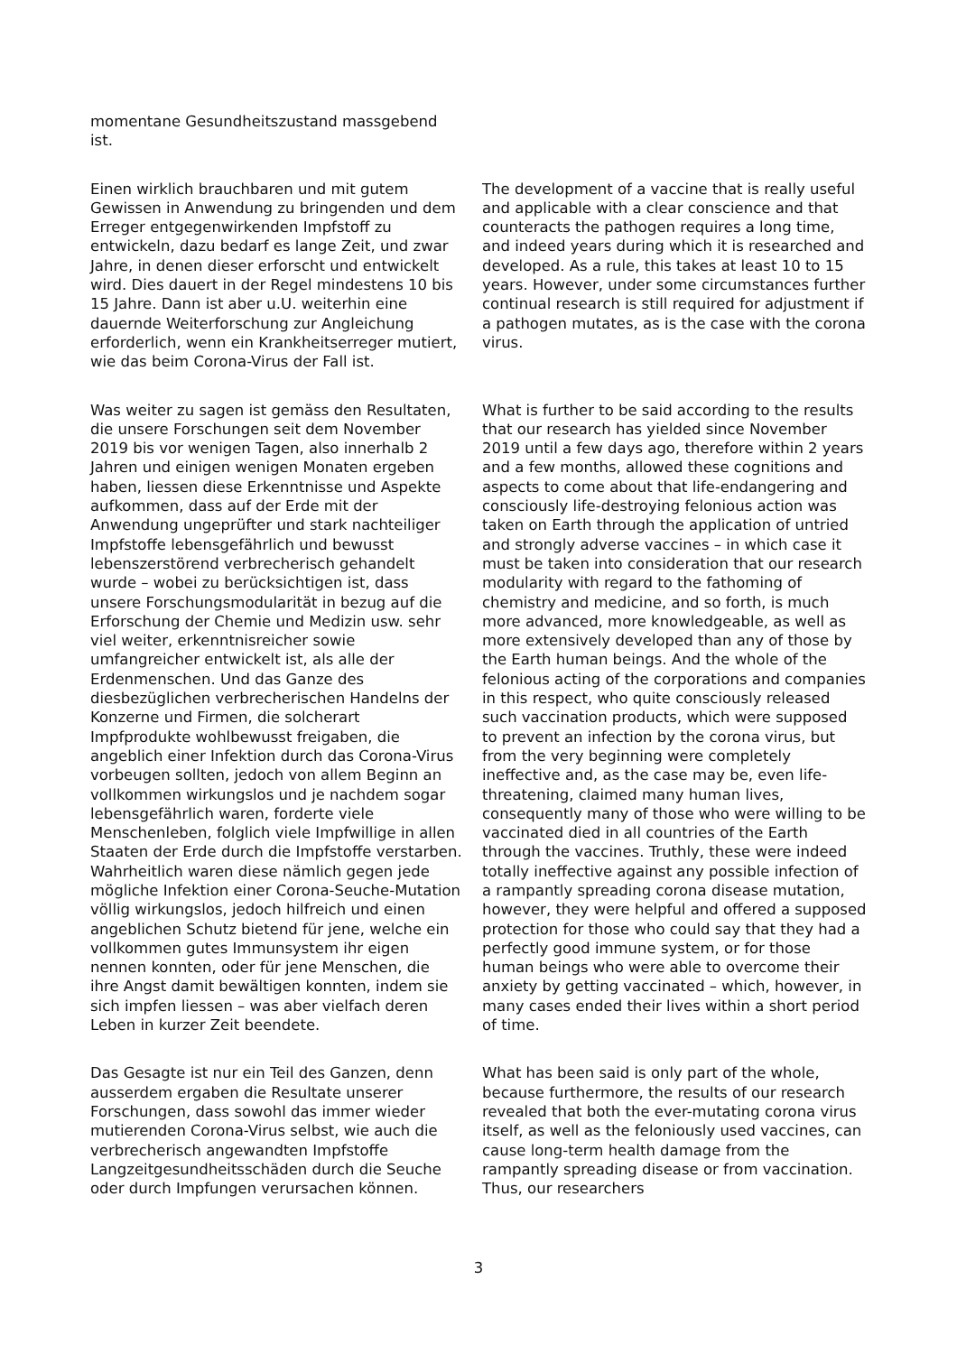| momentane Gesundheitszustand massgebend ist. | |
| Einen wirklich brauchbaren und mit gutem Gewissen in Anwendung zu bringenden und dem Erreger entgegenwirkenden Impfstoff zu entwickeln, dazu bedarf es lange Zeit, und zwar Jahre, in denen dieser erforscht und entwickelt wird. Dies dauert in der Regel mindestens 10 bis 15 Jahre. Dann ist aber u.U. weiterhin eine dauernde Weiterforschung zur Angleichung erforderlich, wenn ein Krankheitserreger mutiert, wie das beim Corona-Virus der Fall ist. | The development of a vaccine that is really useful and applicable with a clear conscience and that counteracts the pathogen requires a long time, and indeed years during which it is researched and developed. As a rule, this takes at least 10 to 15 years. However, under some circumstances further continual research is still required for adjustment if a pathogen mutates, as is the case with the corona virus. |
| Was weiter zu sagen ist gemäss den Resultaten, die unsere Forschungen seit dem November 2019 bis vor wenigen Tagen, also innerhalb 2 Jahren und einigen wenigen Monaten ergeben haben, liessen diese Erkenntnisse und Aspekte aufkommen, dass auf der Erde mit der Anwendung ungeprüfter und stark nachteiliger Impfstoffe lebensgefährlich und bewusst lebenszerstörend verbrecherisch gehandelt wurde – wobei zu berücksichtigen ist, dass unsere Forschungsmodularität in bezug auf die Erforschung der Chemie und Medizin usw. sehr viel weiter, erkenntnisreicher sowie umfangreicher entwickelt ist, als alle der Erdenmenschen. Und das Ganze des diesbezüglichen verbrecherischen Handelns der Konzerne und Firmen, die solcherart Impfprodukte wohlbewusst freigaben, die angeblich einer Infektion durch das Corona-Virus vorbeugen sollten, jedoch von allem Beginn an vollkommen wirkungslos und je nachdem sogar lebensgefährlich waren, forderte viele Menschenleben, folglich viele Impfwillige in allen Staaten der Erde durch die Impfstoffe verstarben. Wahrheitlich waren diese nämlich gegen jede mögliche Infektion einer Corona-Seuche-Mutation völlig wirkungslos, jedoch hilfreich und einen angeblichen Schutz bietend für jene, welche ein vollkommen gutes Immunsystem ihr eigen nennen konnten, oder für jene Menschen, die ihre Angst damit bewältigen konnten, indem sie sich impfen liessen – was aber vielfach deren Leben in kurzer Zeit beendete. | What is further to be said according to the results that our research has yielded since November 2019 until a few days ago, therefore within 2 years and a few months, allowed these cognitions and aspects to come about that life-endangering and consciously life-destroying felonious action was taken on Earth through the application of untried and strongly adverse vaccines – in which case it must be taken into consideration that our research modularity with regard to the fathoming of chemistry and medicine, and so forth, is much more advanced, more knowledgeable, as well as more extensively developed than any of those by the Earth human beings. And the whole of the felonious acting of the corporations and companies in this respect, who quite consciously released such vaccination products, which were supposed to prevent an infection by the corona virus, but from the very beginning were completely ineffective and, as the case may be, even life-threatening, claimed many human lives, consequently many of those who were willing to be vaccinated died in all countries of the Earth through the vaccines. Truthly, these were indeed totally ineffective against any possible infection of a rampantly spreading corona disease mutation, however, they were helpful and offered a supposed protection for those who could say that they had a perfectly good immune system, or for those human beings who were able to overcome their anxiety by getting vaccinated – which, however, in many cases ended their lives within a short period of time. |
| Das Gesagte ist nur ein Teil des Ganzen, denn ausserdem ergaben die Resultate unserer Forschungen, dass sowohl das immer wieder mutierenden Corona-Virus selbst, wie auch die verbrecherisch angewandten Impfstoffe Langzeitgesundheitsschäden durch die Seuche oder durch Impfungen verursachen können. | What has been said is only part of the whole, because furthermore, the results of our research revealed that both the ever-mutating corona virus itself, as well as the feloniously used vaccines, can cause long-term health damage from the rampantly spreading disease or from vaccination. Thus, our researchers |
3